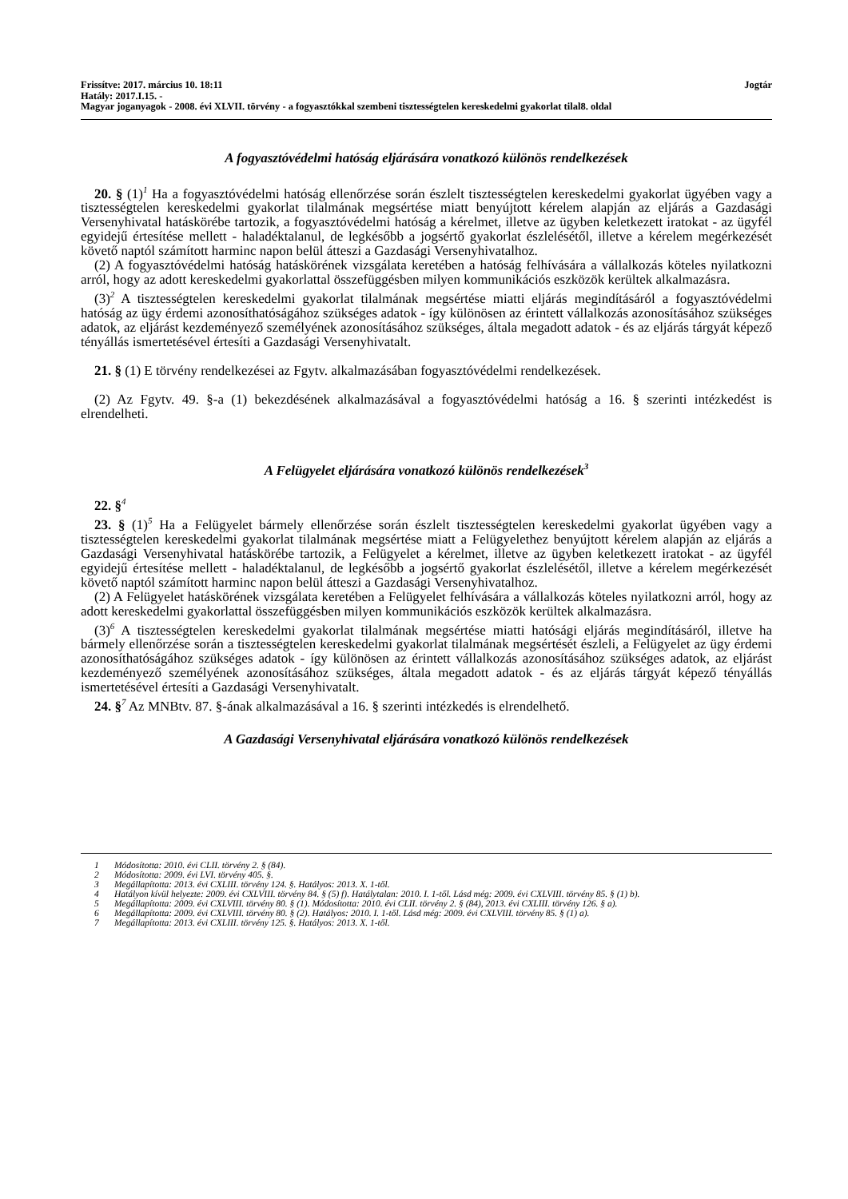Frissítve: 2017. március 10. 18:11 Jogtár
Hatály: 2017.I.15. -
Magyar joganyagok - 2008. évi XLVII. törvény - a fogyasztókkal szembeni tisztességtelen kereskedelmi gyakorlat tilal8. oldal
A fogyasztóvédelmi hatóság eljárására vonatkozó különös rendelkezések
20. § (1)<sup>1</sup> Ha a fogyasztóvédelmi hatóság ellenőrzése során észlelt tisztességtelen kereskedelmi gyakorlat ügyében vagy a tisztességtelen kereskedelmi gyakorlat tilalmának megsértése miatt benyújtott kérelem alapján az eljárás a Gazdasági Versenyhivatal hatáskörébe tartozik, a fogyasztóvédelmi hatóság a kérelmet, illetve az ügyben keletkezett iratokat - az ügyfél egyidejű értesítése mellett - haladéktalanul, de legkésőbb a jogsértő gyakorlat észlelésétől, illetve a kérelem megérkezését követő naptól számított harminc napon belül átteszi a Gazdasági Versenyhivatalhoz.
(2) A fogyasztóvédelmi hatóság hatáskörének vizsgálata keretében a hatóság felhívására a vállalkozás köteles nyilatkozni arról, hogy az adott kereskedelmi gyakorlattal összefüggésben milyen kommunikációs eszközök kerültek alkalmazásra.
(3)<sup>2</sup> A tisztességtelen kereskedelmi gyakorlat tilalmának megsértése miatti eljárás megindításáról a fogyasztóvédelmi hatóság az ügy érdemi azonosíthatóságához szükséges adatok - így különösen az érintett vállalkozás azonosításához szükséges adatok, az eljárást kezdeményező személyének azonosításához szükséges, általa megadott adatok - és az eljárás tárgyát képező tényállás ismertetésével értesíti a Gazdasági Versenyhivatalt.
21. § (1) E törvény rendelkezései az Fgytv. alkalmazásában fogyasztóvédelmi rendelkezések.
(2) Az Fgytv. 49. §-a (1) bekezdésének alkalmazásával a fogyasztóvédelmi hatóság a 16. § szerinti intézkedést is elrendelheti.
A Felügyelet eljárására vonatkozó különös rendelkezések<sup>3</sup>
22. §<sup>4</sup>
23. § (1)<sup>5</sup> Ha a Felügyelet bármely ellenőrzése során észlelt tisztességtelen kereskedelmi gyakorlat ügyében vagy a tisztességtelen kereskedelmi gyakorlat tilalmának megsértése miatt a Felügyelethez benyújtott kérelem alapján az eljárás a Gazdasági Versenyhivatal hatáskörébe tartozik, a Felügyelet a kérelmet, illetve az ügyben keletkezett iratokat - az ügyfél egyidejű értesítése mellett - haladéktalanul, de legkésőbb a jogsértő gyakorlat észlelésétől, illetve a kérelem megérkezését követő naptól számított harminc napon belül átteszi a Gazdasági Versenyhivatalhoz.
(2) A Felügyelet hatáskörének vizsgálata keretében a Felügyelet felhívására a vállalkozás köteles nyilatkozni arról, hogy az adott kereskedelmi gyakorlattal összefüggésben milyen kommunikációs eszközök kerültek alkalmazásra.
(3)<sup>6</sup> A tisztességtelen kereskedelmi gyakorlat tilalmának megsértése miatti hatósági eljárás megindításáról, illetve ha bármely ellenőrzése során a tisztességtelen kereskedelmi gyakorlat tilalmának megsértését észleli, a Felügyelet az ügy érdemi azonosíthatóságához szükséges adatok - így különösen az érintett vállalkozás azonosításához szükséges adatok, az eljárást kezdeményező személyének azonosításához szükséges, általa megadott adatok - és az eljárás tárgyát képező tényállás ismertetésével értesíti a Gazdasági Versenyhivatalt.
24. §<sup>7</sup> Az MNBtv. 87. §-ának alkalmazásával a 16. § szerinti intézkedés is elrendelhető.
A Gazdasági Versenyhivatal eljárására vonatkozó különös rendelkezések
1 Módosította: 2010. évi CLII. törvény 2. § (84).
2 Módosította: 2009. évi LVI. törvény 405. §.
3 Megállapította: 2013. évi CXLIII. törvény 124. §. Hatályos: 2013. X. 1-től.
4 Hatályon kívül helyezte: 2009. évi CXLVIII. törvény 84. § (5) f). Hatálytalan: 2010. I. 1-től. Lásd még: 2009. évi CXLVIII. törvény 85. § (1) b).
5 Megállapította: 2009. évi CXLVIII. törvény 80. § (1). Módosította: 2010. évi CLII. törvény 2. § (84), 2013. évi CXLIII. törvény 126. § a).
6 Megállapította: 2009. évi CXLVIII. törvény 80. § (2). Hatályos: 2010. I. 1-től. Lásd még: 2009. évi CXLVIII. törvény 85. § (1) a).
7 Megállapította: 2013. évi CXLIII. törvény 125. §. Hatályos: 2013. X. 1-től.